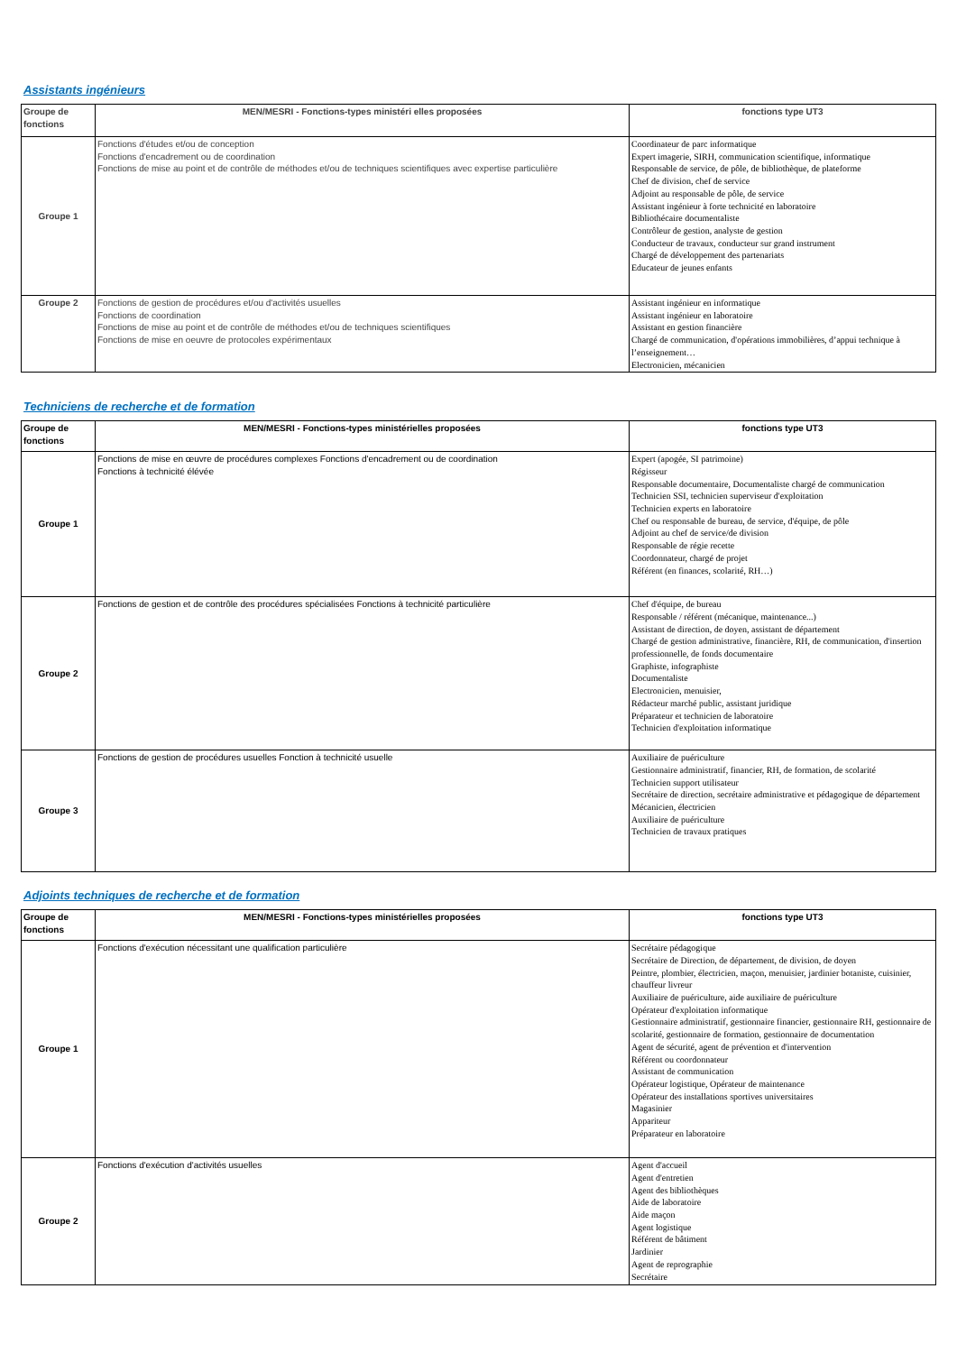Assistants ingénieurs
| Groupe de fonctions | MEN/MESRI - Fonctions-types ministéri elles proposées | fonctions type UT3 |
| --- | --- | --- |
| Groupe 1 | Fonctions d'études et/ou de conception Fonctions d'encadrement ou de coordination Fonctions de mise au point et de contrôle de méthodes et/ou de techniques scientifiques avec expertise particulière | Coordinateur de parc informatique Expert imagerie, SIRH, communication scientifique, informatique Responsable de service, de pôle, de bibliothèque, de plateforme Chef de division, chef de service Adjoint au responsable de pôle, de service Assistant ingénieur à forte technicité en laboratoire Bibliothécaire documentaliste Contrôleur de gestion, analyste de gestion Conducteur de travaux, conducteur sur grand instrument Chargé de développement des partenariats Educateur de jeunes enfants |
| Groupe 2 | Fonctions de gestion de procédures et/ou d'activités usuelles Fonctions de coordination Fonctions de mise au point et de contrôle de méthodes et/ou de techniques scientifiques Fonctions de mise en oeuvre de protocoles expérimentaux | Assistant ingénieur en informatique Assistant ingénieur en laboratoire Assistant en gestion financière Chargé de communication, d'opérations immobilières, d’appui technique à l’enseignement… Electronicien, mécanicien |
Techniciens de recherche et de formation
| Groupe de fonctions | MEN/MESRI - Fonctions-types ministérielles proposées | fonctions type UT3 |
| --- | --- | --- |
| Groupe 1 | Fonctions de mise en œuvre de procédures complexes Fonctions d'encadrement ou de coordination Fonctions à technicité élévée | Expert (apogée, SI patrimoine) Régisseur Responsable documentaire, Documentaliste chargé de communication Technicien SSI, technicien superviseur d'exploitation Technicien experts en laboratoire Chef ou responsable de bureau, de service, d'équipe, de pôle Adjoint au chef de service/de division Responsable de régie recette Coordonnateur, chargé de projet Référent (en finances, scolarité, RH…) |
| Groupe 2 | Fonctions de gestion et de contrôle des procédures spécialisées Fonctions à technicité particulière | Chef d'équipe, de bureau Responsable / référent (mécanique, maintenance...) Assistant de direction, de doyen, assistant de département Chargé de gestion administrative, financière, RH, de communication, d'insertion professionnelle, de fonds documentaire Graphiste, infographiste Documentaliste Electronicien, menuisier, Rédacteur marché public, assistant juridique Préparateur et technicien de laboratoire Technicien d'exploitation informatique |
| Groupe 3 | Fonctions de gestion de procédures usuelles Fonction à technicité usuelle | Auxiliaire de puériculture Gestionnaire administratif, financier, RH, de formation, de scolarité Technicien support utilisateur Secrétaire de direction, secrétaire administrative et pédagogique de département Mécanicien, électricien Auxiliaire de puériculture Technicien de travaux pratiques |
Adjoints techniques de recherche et de formation
| Groupe de fonctions | MEN/MESRI - Fonctions-types ministérielles proposées | fonctions type UT3 |
| --- | --- | --- |
| Groupe 1 | Fonctions d'exécution nécessitant une qualification particulière | Secrétaire pédagogique Secrétaire de Direction, de département, de division, de doyen Peintre, plombier, électricien, maçon, menuisier, jardinier botaniste, cuisinier, chauffeur livreur Auxiliaire de puériculture, aide auxiliaire de puériculture Opérateur d'exploitation informatique Gestionnaire administratif, gestionnaire financier, gestionnaire RH, gestionnaire de scolarité, gestionnaire de formation, gestionnaire de documentation Agent de sécurité, agent de prévention et d'intervention Référent ou coordonnateur Assistant de communication Opérateur logistique, Opérateur de maintenance Opérateur des installations sportives universitaires Magasinier Appariteur Préparateur en laboratoire |
| Groupe 2 | Fonctions d'exécution d'activités usuelles | Agent d'accueil Agent d'entretien Agent des bibliothèques Aide de laboratoire Aide maçon Agent logistique Référent de bâtiment Jardinier Agent de reprographie Secrétaire |